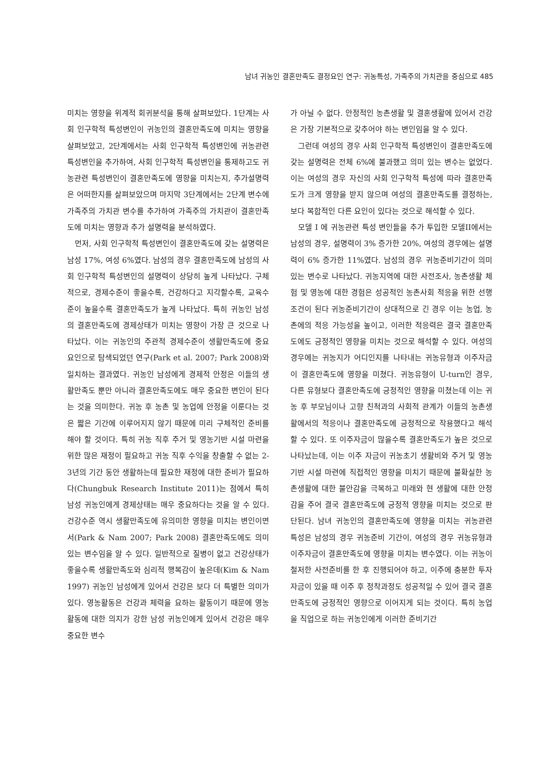남녀 귀농인 결혼만족도 결정요인 연구: 귀농특성, 가족주의 가치관을 중심으로 485
미치는 영향을 위계적 회귀분석을 통해 살펴보았다. 1단계는 사회 인구학적 특성변인이 귀농인의 결혼만족도에 미치는 영향을 살펴보았고, 2단계에서는 사회 인구학적 특성변인에 귀농관련 특성변인을 추가하여, 사회 인구학적 특성변인을 통제하고도 귀농관련 특성변인이 결혼만족도에 영향을 미치는지, 추가설명력은 어떠한지를 살펴보았으며 마지막 3단계에서는 2단계 변수에 가족주의 가치관 변수를 추가하여 가족주의 가치관이 결혼만족도에 미치는 영향과 추가 설명력을 분석하였다.
먼저, 사회 인구학적 특성변인이 결혼만족도에 갖는 설명력은 남성 17%, 여성 6%였다. 남성의 경우 결혼만족도에 남성의 사회 인구학적 특성변인의 설명력이 상당히 높게 나타났다. 구체적으로, 경제수준이 좋을수록, 건강하다고 지각할수록, 교육수준이 높을수록 결혼만족도가 높게 나타났다. 특히 귀농인 남성의 결혼만족도에 경제상태가 미치는 영향이 가장 큰 것으로 나타났다. 이는 귀농인의 주관적 경제수준이 생활만족도에 중요 요인으로 탐색되었던 연구(Park et al. 2007; Park 2008)와 일치하는 결과였다. 귀농인 남성에게 경제적 안정은 이들의 생활만족도 뿐만 아니라 결혼만족도에도 매우 중요한 변인이 된다는 것을 의미한다. 귀농 후 농촌 및 농업에 안정을 이룬다는 것은 짧은 기간에 이루어지지 않기 때문에 미리 구체적인 준비를 해야 할 것이다. 특히 귀농 직후 주거 및 영농기반 시설 마련을 위한 많은 재정이 필요하고 귀농 직후 수익을 창출할 수 없는 2-3년의 기간 동안 생활하는데 필요한 재정에 대한 준비가 필요하다(Chungbuk Research Institute 2011)는 점에서 특히 남성 귀농인에게 경제상태는 매우 중요하다는 것을 알 수 있다. 건강수준 역시 생활만족도에 유의미한 영향을 미치는 변인이면서(Park & Nam 2007; Park 2008) 결혼만족도에도 의미 있는 변수임을 알 수 있다. 일반적으로 질병이 없고 건강상태가 좋을수록 생활만족도와 심리적 행복감이 높은데(Kim & Nam 1997) 귀농인 남성에게 있어서 건강은 보다 더 특별한 의미가 있다. 영농활동은 건강과 체력을 요하는 활동이기 때문에 영농활동에 대한 의지가 강한 남성 귀농인에게 있어서 건강은 매우 중요한 변수
가 아닐 수 없다. 안정적인 농촌생활 및 결혼생활에 있어서 건강은 가장 기본적으로 갖추어야 하는 변인임을 알 수 있다.
그런데 여성의 경우 사회 인구학적 특성변인이 결혼만족도에 갖는 설명력은 전체 6%에 불과했고 의미 있는 변수는 없었다. 이는 여성의 경우 자신의 사회 인구학적 특성에 따라 결혼만족도가 크게 영향을 받지 않으며 여성의 결혼만족도를 결정하는, 보다 복합적인 다른 요인이 있다는 것으로 해석할 수 있다.
모델 I 에 귀농관련 특성 변인들을 추가 투입한 모델II에서는 남성의 경우, 설명력이 3% 증가한 20%, 여성의 경우에는 설명력이 6% 증가한 11%였다. 남성의 경우 귀농준비기간이 의미 있는 변수로 나타났다. 귀농지역에 대한 사전조사, 농촌생활 체험 및 영농에 대한 경험은 성공적인 농촌사회 적응을 위한 선행조건이 된다 귀농준비기간이 상대적으로 긴 경우 이는 농업, 농촌에의 적응 가능성을 높이고, 이러한 적응력은 결국 결혼만족도에도 긍정적인 영향을 미치는 것으로 해석할 수 있다. 여성의 경우에는 귀농지가 어디인지를 나타내는 귀농유형과 이주자금이 결혼만족도에 영향을 미쳤다. 귀농유형이 U-turn인 경우, 다른 유형보다 결혼만족도에 긍정적인 영향을 미쳤는데 이는 귀농 후 부모님이나 고향 친척과의 사회적 관계가 이들의 농촌생활에서의 적응이나 결혼만족도에 긍정적으로 작용했다고 해석할 수 있다. 또 이주자금이 많을수록 결혼만족도가 높은 것으로 나타났는데, 이는 이주 자금이 귀농초기 생활비와 주거 및 영농기반 시설 마련에 직접적인 영향을 미치기 때문에 불확실한 농촌생활에 대한 불안감을 극복하고 미래와 현 생활에 대한 안정감을 주어 결국 결혼만족도에 긍정적 영향을 미치는 것으로 판단된다. 남녀 귀농인의 결혼만족도에 영향을 미치는 귀농관련 특성은 남성의 경우 귀농준비 기간이, 여성의 경우 귀농유형과 이주자금이 결혼만족도에 영향을 미치는 변수였다. 이는 귀농이 철저한 사전준비를 한 후 진행되어야 하고, 이주에 충분한 투자자금이 있을 때 이주 후 정착과정도 성공적일 수 있어 결국 결혼만족도에 긍정적인 영향으로 이어지게 되는 것이다. 특히 농업을 직업으로 하는 귀농인에게 이러한 준비기간